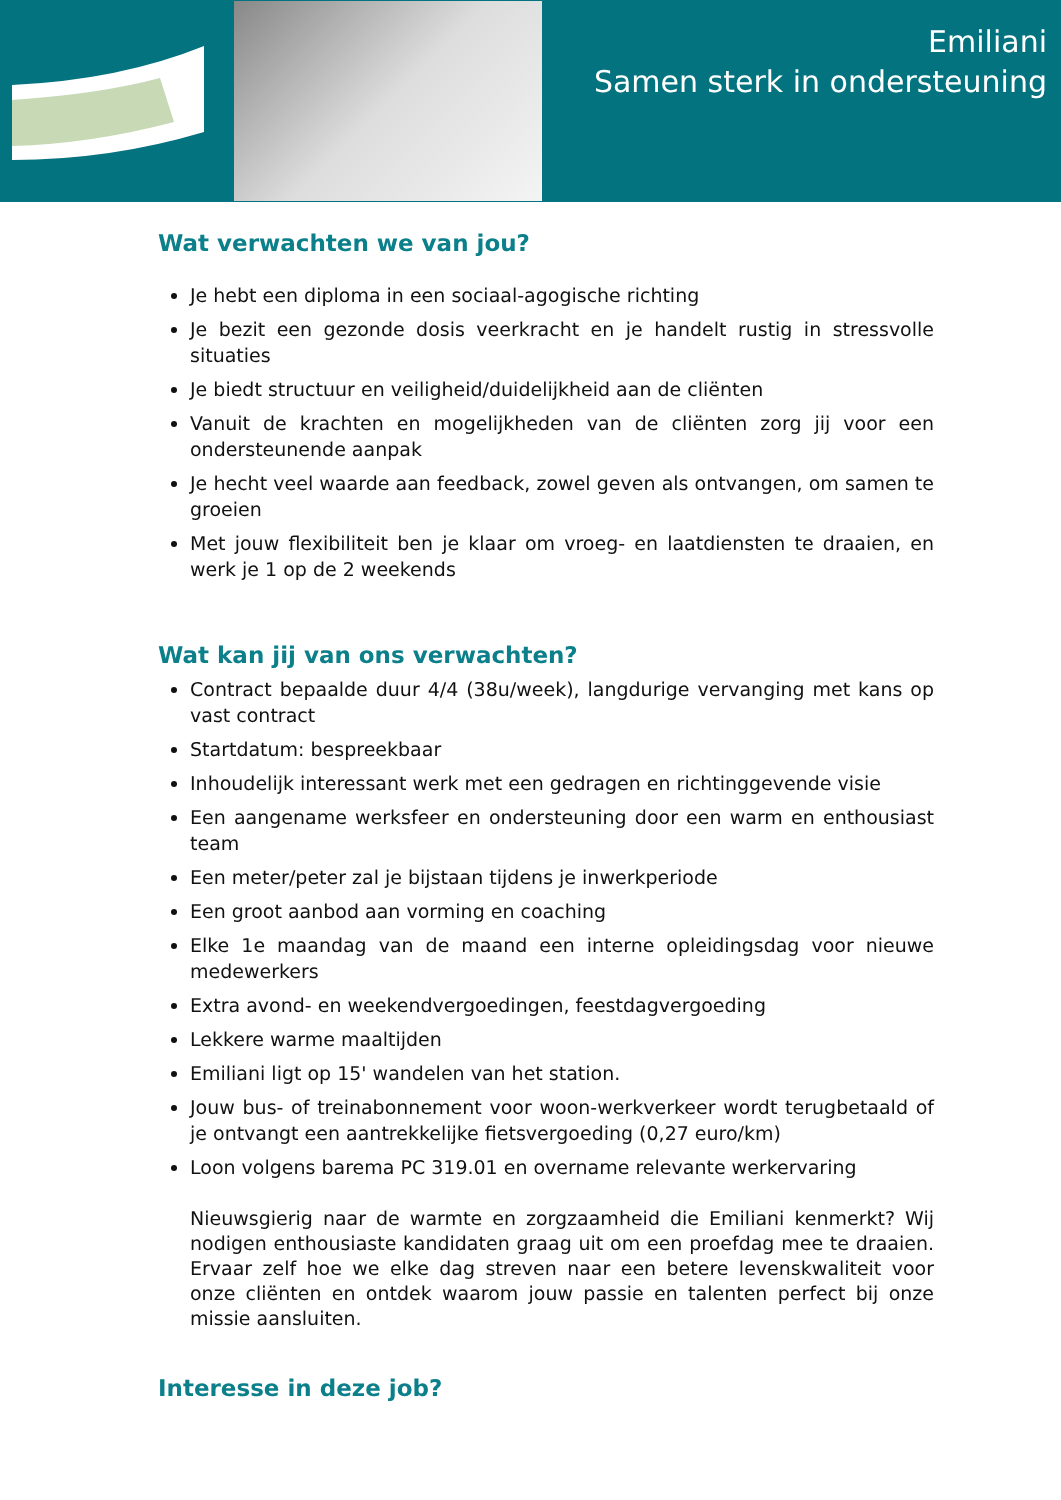Emiliani
Samen sterk in ondersteuning
Wat verwachten we van jou?
Je hebt een diploma in een sociaal-agogische richting
Je bezit een gezonde dosis veerkracht en je handelt rustig in stressvolle situaties
Je biedt structuur en veiligheid/duidelijkheid aan de cliënten
Vanuit de krachten en mogelijkheden van de cliënten zorg jij voor een ondersteunende aanpak
Je hecht veel waarde aan feedback, zowel geven als ontvangen, om samen te groeien
Met jouw flexibiliteit ben je klaar om vroeg- en laatdiensten te draaien, en werk je 1 op de 2 weekends
Wat kan jij van ons verwachten?
Contract bepaalde duur 4/4 (38u/week), langdurige vervanging met kans op vast contract
Startdatum: bespreekbaar
Inhoudelijk interessant werk met een gedragen en richtinggevende visie
Een aangename werksfeer en ondersteuning door een warm en enthousiast team
Een meter/peter zal je bijstaan tijdens je inwerkperiode
Een groot aanbod aan vorming en coaching
Elke 1e maandag van de maand een interne opleidingsdag voor nieuwe medewerkers
Extra avond- en weekendvergoedingen, feestdagvergoeding
Lekkere warme maaltijden
Emiliani ligt op 15' wandelen van het station.
Jouw bus- of treinabonnement voor woon-werkverkeer wordt terugbetaald of je ontvangt een aantrekkelijke fietsvergoeding (0,27 euro/km)
Loon volgens barema PC 319.01 en overname relevante werkervaring
Nieuwsgierig naar de warmte en zorgzaamheid die Emiliani kenmerkt? Wij nodigen enthousiaste kandidaten graag uit om een proefdag mee te draaien. Ervaar zelf hoe we elke dag streven naar een betere levenskwaliteit voor onze cliënten en ontdek waarom jouw passie en talenten perfect bij onze missie aansluiten.
Interesse in deze job?